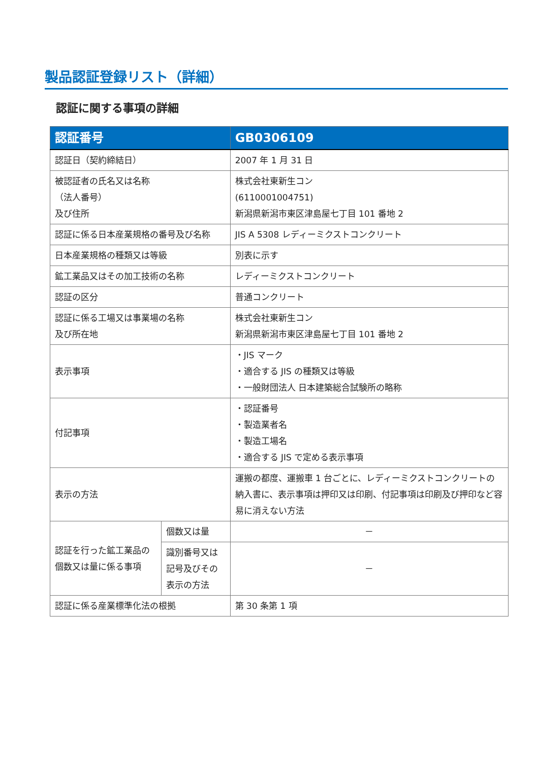製品認証登録リスト（詳細）
認証に関する事項の詳細
| 認証番号 | | GB0306109 |
| --- | --- | --- |
| 認証日（契約締結日） | | 2007 年 1 月 31 日 |
| 被認証者の氏名又は名称 （法人番号） 及び住所 | | 株式会社東新生コン (6110001004751) 新潟県新潟市東区津島屋七丁目 101 番地 2 |
| 認証に係る日本産業規格の番号及び名称 | | JIS A 5308 レディーミクストコンクリート |
| 日本産業規格の種類又は等級 | | 別表に示す |
| 鉱工業品又はその加工技術の名称 | | レディーミクストコンクリート |
| 認証の区分 | | 普通コンクリート |
| 認証に係る工場又は事業場の名称 及び所在地 | | 株式会社東新生コン 新潟県新潟市東区津島屋七丁目 101 番地 2 |
| 表示事項 | | ・JIS マーク ・適合する JIS の種類又は等級 ・一般財団法人 日本建築総合試験所の略称 |
| 付記事項 | | ・認証番号 ・製造業者名 ・製造工場名 ・適合する JIS で定める表示事項 |
| 表示の方法 | | 運搬の都度、運搬車 1 台ごとに、レディーミクストコンクリートの納入書に、表示事項は押印又は印刷、付記事項は印刷及び押印など容易に消えない方法 |
| 認証を行った鉱工業品の個数又は量に係る事項 | 個数又は量 | － |
| | 識別番号又は記号及びその表示の方法 | － |
| 認証に係る産業標準化法の根拠 | | 第 30 条第 1 項 |